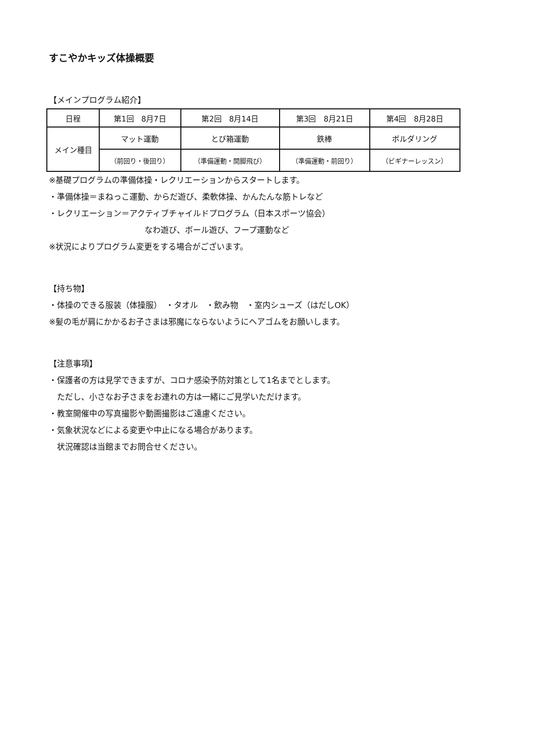すこやかキッズ体操概要
【メインプログラム紹介】
| 日程 | 第1回 8月7日 | 第2回 8月14日 | 第3回 8月21日 | 第4回 8月28日 |
| メイン種目 | マット運動 | とび箱運動 | 鉄棒 | ボルダリング |
| | （前回り・後回り） | （準備運動・開脚飛び） | （準備運動・前回り） | （ビギナーレッスン） |
※基礎プログラムの準備体操・レクリエーションからスタートします。
・準備体操＝まねっこ運動、からだ遊び、柔軟体操、かんたんな筋トレなど
・レクリエーション＝アクティブチャイルドプログラム（日本スポーツ協会）
なわ遊び、ボール遊び、フープ運動など
※状況によりプログラム変更をする場合がございます。
【持ち物】
・体操のできる服装（体操服）　・タオル　・飲み物　・室内シューズ（はだしOK）
※髪の毛が肩にかかるお子さまは邪魔にならないようにヘアゴムをお願いします。
【注意事項】
・保護者の方は見学できますが、コロナ感染予防対策として1名までとします。
ただし、小さなお子さまをお連れの方は一緒にご見学いただけます。
・教室開催中の写真撮影や動画撮影はご遠慮ください。
・気象状況などによる変更や中止になる場合があります。
状況確認は当館までお問合せください。